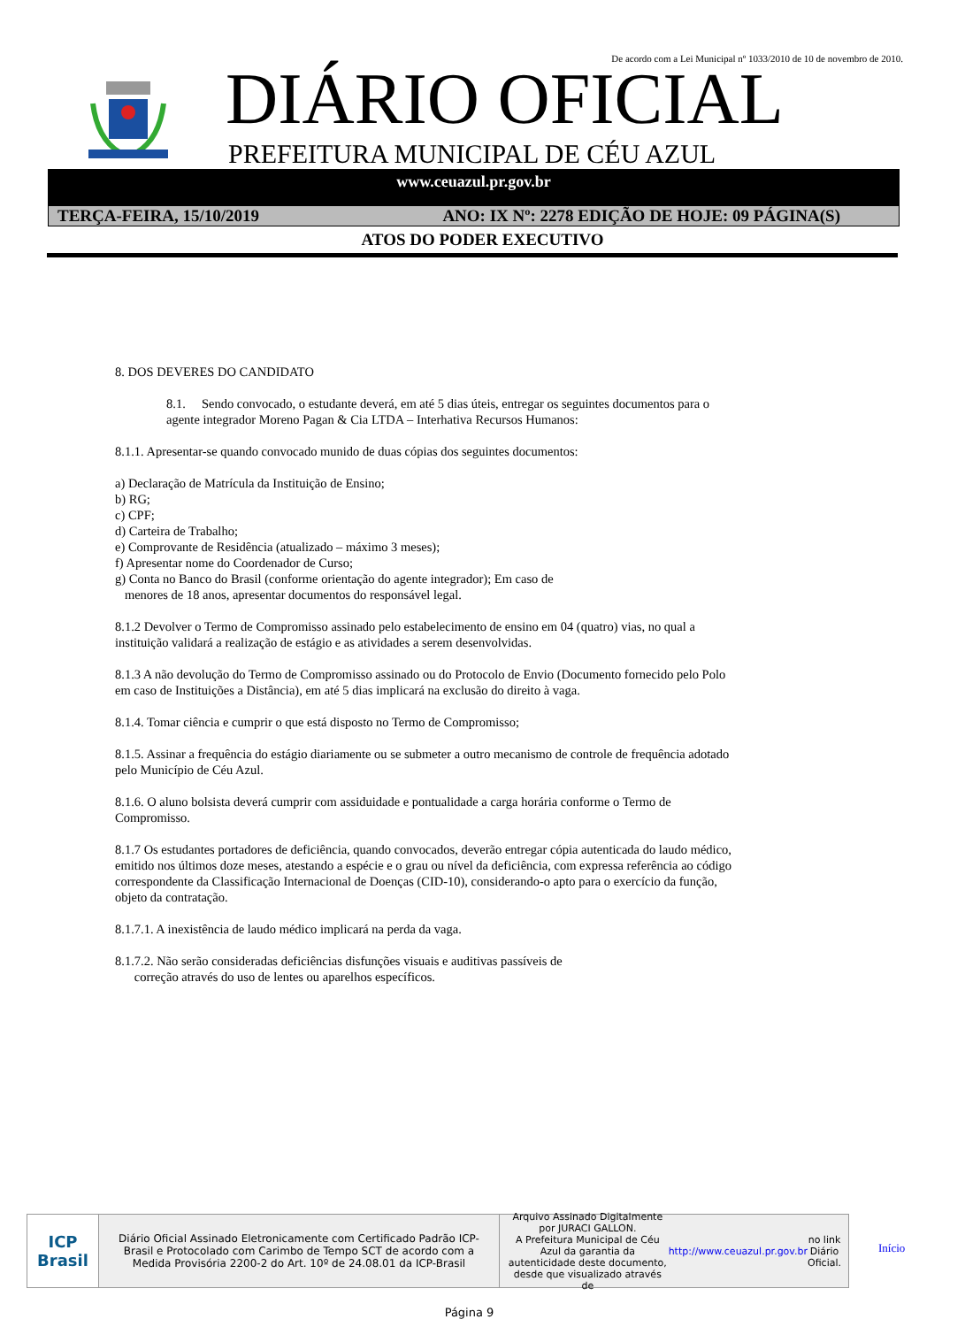De acordo com a Lei Municipal nº 1033/2010 de 10 de novembro de 2010.
DIÁRIO OFICIAL
PREFEITURA MUNICIPAL DE CÉU AZUL
www.ceuazul.pr.gov.br
TERÇA-FEIRA, 15/10/2019 ANO: IX Nº: 2278 EDIÇÃO DE HOJE: 09 PÁGINA(S)
ATOS DO PODER EXECUTIVO
8. DOS DEVERES DO CANDIDATO
8.1. Sendo convocado, o estudante deverá, em até 5 dias úteis, entregar os seguintes documentos para o agente integrador Moreno Pagan & Cia LTDA – Interhativa Recursos Humanos:
8.1.1. Apresentar-se quando convocado munido de duas cópias dos seguintes documentos:
a) Declaração de Matrícula da Instituição de Ensino;
b) RG;
c) CPF;
d) Carteira de Trabalho;
e) Comprovante de Residência (atualizado – máximo 3 meses);
f) Apresentar nome do Coordenador de Curso;
g) Conta no Banco do Brasil (conforme orientação do agente integrador); Em caso de
menores de 18 anos, apresentar documentos do responsável legal.
8.1.2 Devolver o Termo de Compromisso assinado pelo estabelecimento de ensino em 04 (quatro) vias, no qual a instituição validará a realização de estágio e as atividades a serem desenvolvidas.
8.1.3 A não devolução do Termo de Compromisso assinado ou do Protocolo de Envio (Documento fornecido pelo Polo em caso de Instituições a Distância), em até 5 dias implicará na exclusão do direito à vaga.
8.1.4. Tomar ciência e cumprir o que está disposto no Termo de Compromisso;
8.1.5. Assinar a frequência do estágio diariamente ou se submeter a outro mecanismo de controle de frequência adotado pelo Município de Céu Azul.
8.1.6. O aluno bolsista deverá cumprir com assiduidade e pontualidade a carga horária conforme o Termo de Compromisso.
8.1.7 Os estudantes portadores de deficiência, quando convocados, deverão entregar cópia autenticada do laudo médico, emitido nos últimos doze meses, atestando a espécie e o grau ou nível da deficiência, com expressa referência ao código correspondente da Classificação Internacional de Doenças (CID-10), considerando-o apto para o exercício da função, objeto da contratação.
8.1.7.1. A inexistência de laudo médico implicará na perda da vaga.
8.1.7.2. Não serão consideradas deficiências disfunções visuais e auditivas passíveis de
correção através do uso de lentes ou aparelhos específicos.
ICP
Brasil
Diário Oficial Assinado Eletronicamente com Certificado Padrão ICP-Brasil e Protocolado com Carimbo de Tempo SCT de acordo com a Medida Provisória 2200-2 do Art. 10º de 24.08.01 da ICP-Brasil
Arquivo Assinado Digitalmente por JURACI GALLON.
A Prefeitura Municipal de Céu Azul da garantia da autenticidade deste documento, desde que visualizado através de http://www.ceuazul.pr.gov.br no link Diário Oficial.
Início
Página 9